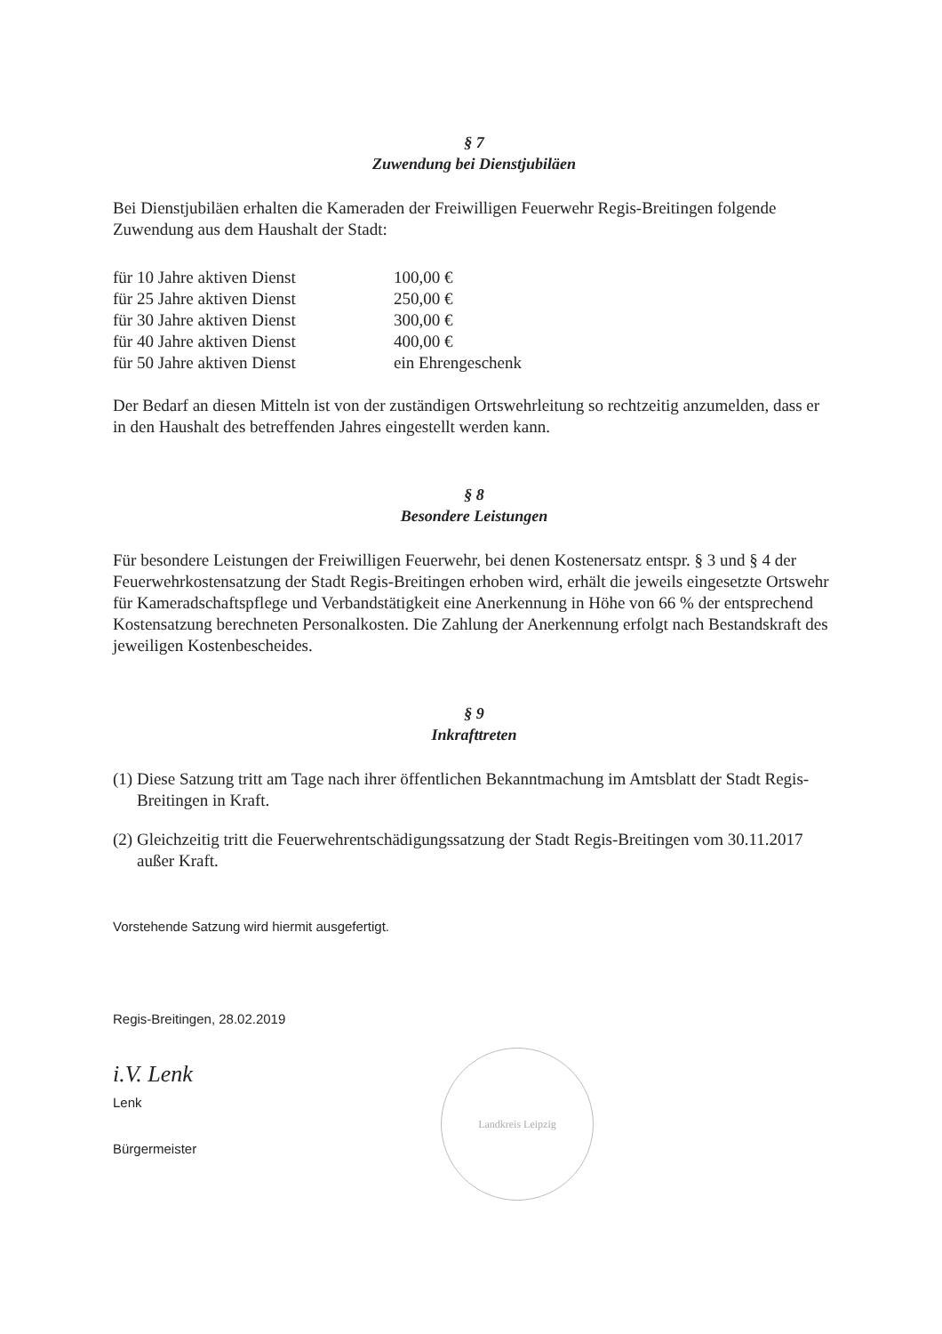§ 7
Zuwendung bei Dienstjubiläen
Bei Dienstjubiläen erhalten die Kameraden der Freiwilligen Feuerwehr Regis-Breitingen folgende Zuwendung aus dem Haushalt der Stadt:
| für 10 Jahre aktiven Dienst | 100,00 € |
| für 25 Jahre aktiven Dienst | 250,00 € |
| für 30 Jahre aktiven Dienst | 300,00 € |
| für 40 Jahre aktiven Dienst | 400,00 € |
| für 50 Jahre aktiven Dienst | ein Ehrengeschenk |
Der Bedarf an diesen Mitteln ist von der zuständigen Ortswehrleitung so rechtzeitig anzumelden, dass er in den Haushalt des betreffenden Jahres eingestellt werden kann.
§ 8
Besondere Leistungen
Für besondere Leistungen der Freiwilligen Feuerwehr, bei denen Kostenersatz entspr. § 3 und § 4 der Feuerwehrkostensatzung der Stadt Regis-Breitingen erhoben wird, erhält die jeweils eingesetzte Ortswehr für Kameradschaftspflege und Verbandstätigkeit eine Anerkennung in Höhe von 66 % der entsprechend Kostensatzung berechneten Personalkosten. Die Zahlung der Anerkennung erfolgt nach Bestandskraft des jeweiligen Kostenbescheides.
§ 9
Inkrafttreten
(1) Diese Satzung tritt am Tage nach ihrer öffentlichen Bekanntmachung im Amtsblatt der Stadt Regis-Breitingen in Kraft.
(2) Gleichzeitig tritt die Feuerwehrentschädigungssatzung der Stadt Regis-Breitingen vom 30.11.2017 außer Kraft.
Vorstehende Satzung wird hiermit ausgefertigt.
Regis-Breitingen, 28.02.2019
i.V. Lenk
Lenk
Bürgermeister
Landkreis Leipzig